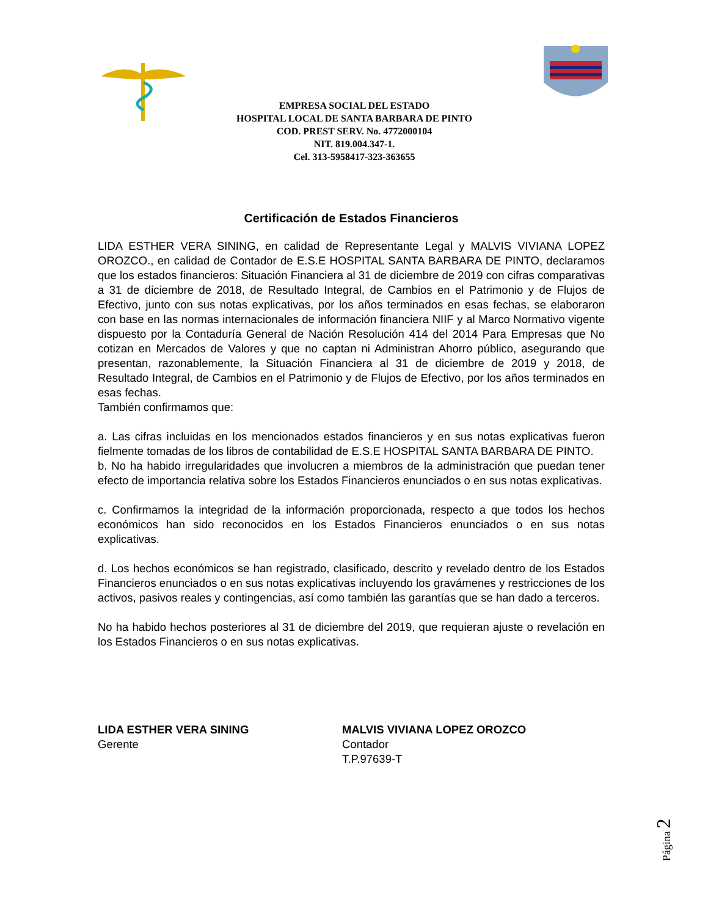EMPRESA SOCIAL DEL ESTADO
HOSPITAL LOCAL DE SANTA BARBARA DE PINTO
COD. PREST SERV. No. 4772000104
NIT. 819.004.347-1.
Cel. 313-5958417-323-363655
Certificación de Estados Financieros
LIDA ESTHER VERA SINING, en calidad de Representante Legal y MALVIS VIVIANA LOPEZ OROZCO., en calidad de Contador de E.S.E HOSPITAL SANTA BARBARA DE PINTO, declaramos que los estados financieros: Situación Financiera al 31 de diciembre de 2019 con cifras comparativas a 31 de diciembre de 2018, de Resultado Integral, de Cambios en el Patrimonio y de Flujos de Efectivo, junto con sus notas explicativas, por los años terminados en esas fechas, se elaboraron con base en las normas internacionales de información financiera NIIF y al Marco Normativo vigente dispuesto por la Contaduría General de Nación Resolución 414 del 2014 Para Empresas que No cotizan en Mercados de Valores y que no captan ni Administran Ahorro público, asegurando que presentan, razonablemente, la Situación Financiera al 31 de diciembre de 2019 y 2018, de Resultado Integral, de Cambios en el Patrimonio y de Flujos de Efectivo, por los años terminados en esas fechas.
También confirmamos que:
a. Las cifras incluidas en los mencionados estados financieros y en sus notas explicativas fueron fielmente tomadas de los libros de contabilidad de E.S.E HOSPITAL SANTA BARBARA DE PINTO.
b. No ha habido irregularidades que involucren a miembros de la administración que puedan tener efecto de importancia relativa sobre los Estados Financieros enunciados o en sus notas explicativas.
c. Confirmamos la integridad de la información proporcionada, respecto a que todos los hechos económicos han sido reconocidos en los Estados Financieros enunciados o en sus notas explicativas.
d. Los hechos económicos se han registrado, clasificado, descrito y revelado dentro de los Estados Financieros enunciados o en sus notas explicativas incluyendo los gravámenes y restricciones de los activos, pasivos reales y contingencias, así como también las garantías que se han dado a terceros.
No ha habido hechos posteriores al 31 de diciembre del 2019, que requieran ajuste o revelación en los Estados Financieros o en sus notas explicativas.
LIDA ESTHER VERA SINING
Gerente
MALVIS VIVIANA LOPEZ OROZCO
Contador
T.P.97639-T
Página 2